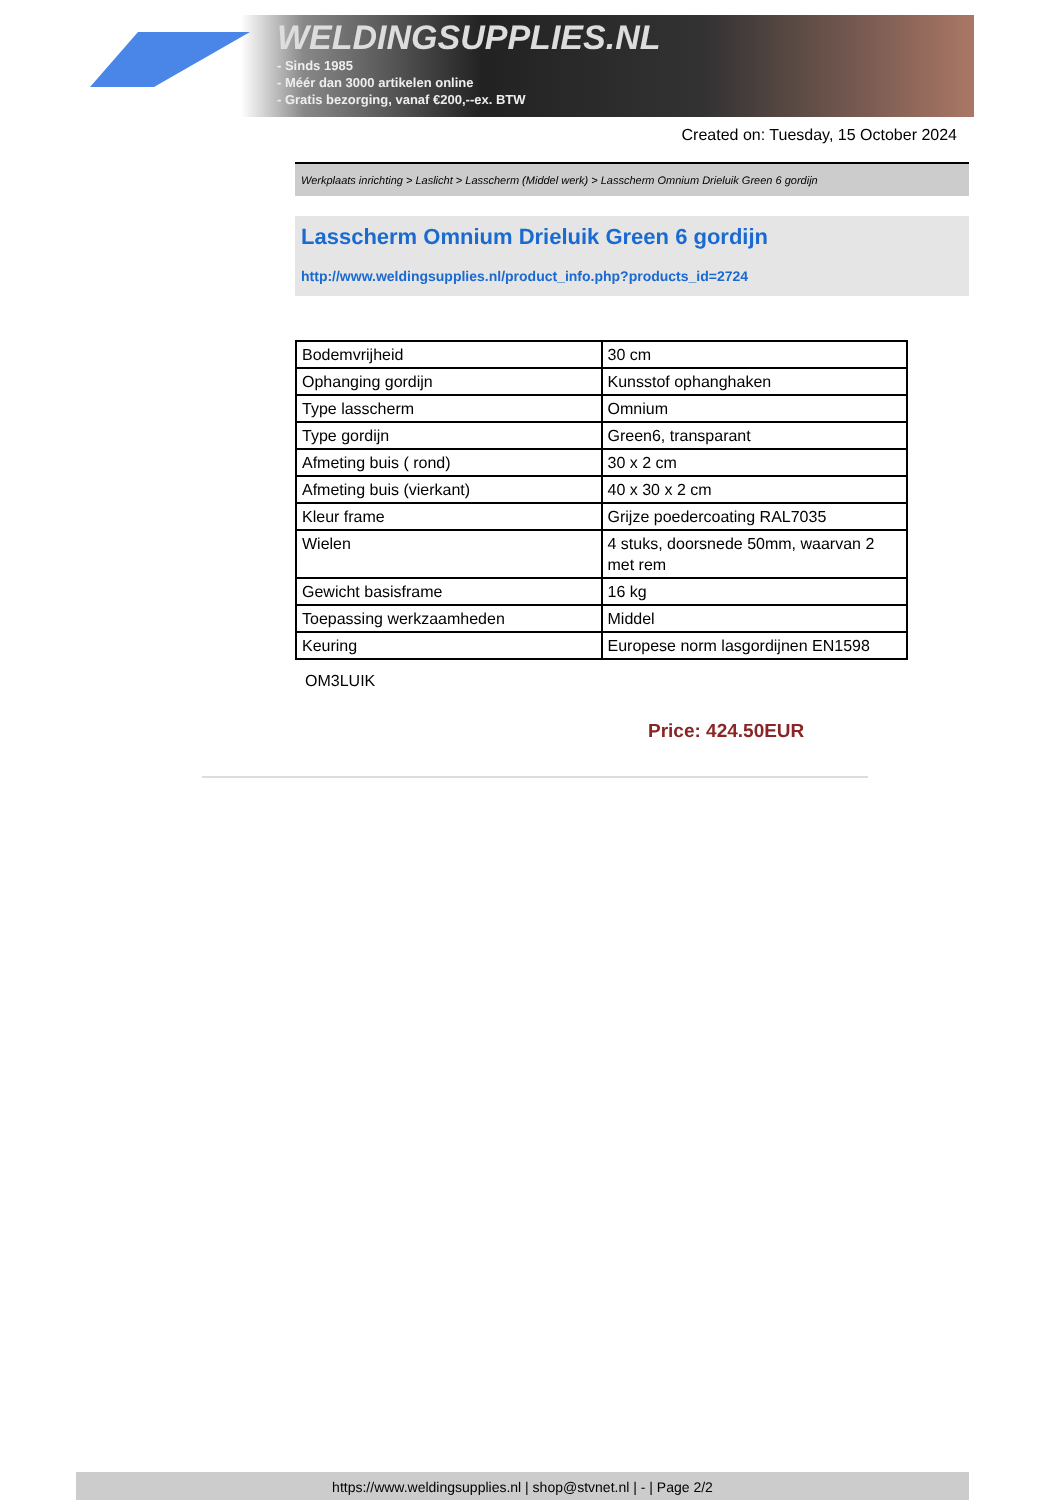WELDINGSUPPLIES.NL
- Sinds 1985
- Méér dan 3000 artikelen online
- Gratis bezorging, vanaf €200,--ex. BTW
Created on: Tuesday, 15 October 2024
Werkplaats inrichting > Laslicht > Lasscherm (Middel werk) > Lasscherm Omnium Drieluik Green 6 gordijn
Lasscherm Omnium Drieluik Green 6 gordijn
http://www.weldingsupplies.nl/product_info.php?products_id=2724
| Bodemvrijheid | 30 cm |
| Ophanging gordijn | Kunsstof ophanghaken |
| Type lasscherm | Omnium |
| Type gordijn | Green6, transparant |
| Afmeting buis ( rond) | 30 x 2 cm |
| Afmeting buis (vierkant) | 40 x 30 x 2 cm |
| Kleur frame | Grijze poedercoating RAL7035 |
| Wielen | 4 stuks, doorsnede 50mm, waarvan 2 met rem |
| Gewicht basisframe | 16 kg |
| Toepassing werkzaamheden | Middel |
| Keuring | Europese norm lasgordijnen EN1598 |
OM3LUIK
Price: 424.50EUR
https://www.weldingsupplies.nl | shop@stvnet.nl | - | Page 2/2